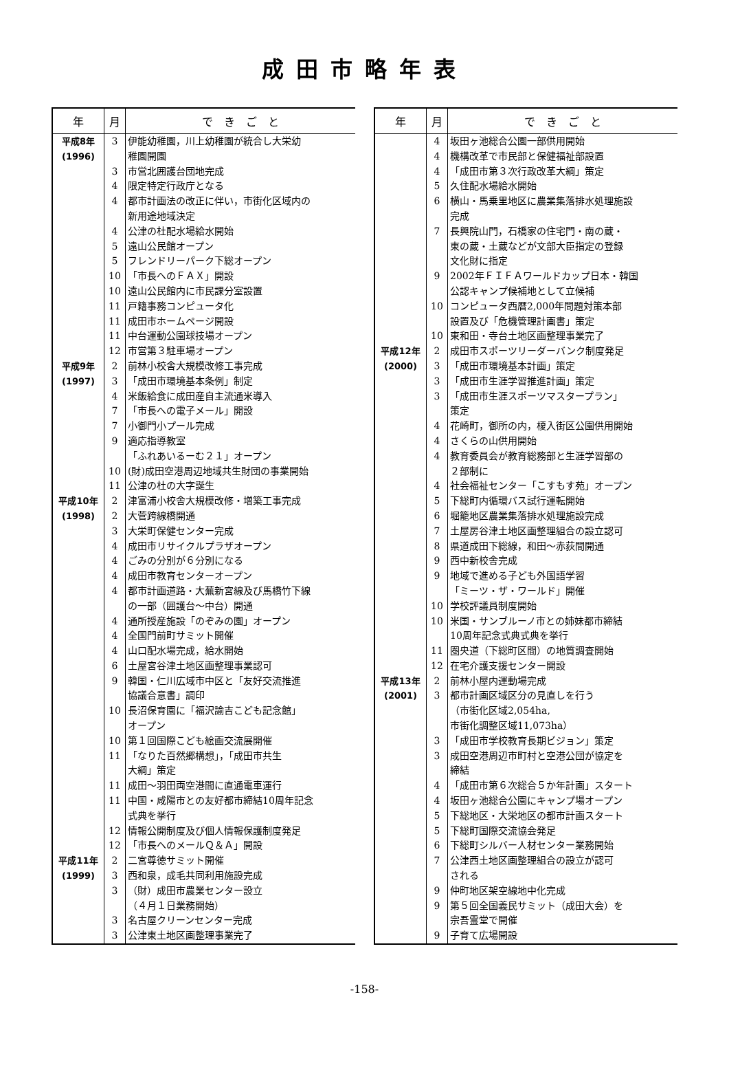成田市略年表
| 年 | 月 | で き ご と |
| --- | --- | --- |
| 平成8年 | 3 | 伊能幼稚園，川上幼稚園が統合し大栄幼 |
| (1996) | | 稚園開園 |
| | 3 | 市営北囲護台団地完成 |
| | 4 | 限定特定行政庁となる |
| | 4 | 都市計画法の改正に伴い，市街化区域内の |
| | | 新用途地域決定 |
| | 4 | 公津の杜配水場給水開始 |
| | 5 | 遠山公民館オープン |
| | 5 | フレンドリーパーク下総オープン |
| | 10 | 「市長へのＦＡＸ」開設 |
| | 10 | 遠山公民館内に市民課分室設置 |
| | 11 | 戸籍事務コンピュータ化 |
| | 11 | 成田市ホームページ開設 |
| | 11 | 中台運動公園球技場オープン |
| | 12 | 市営第３駐車場オープン |
| 平成9年 | 2 | 前林小校舎大規模改修工事完成 |
| (1997) | 3 | 「成田市環境基本条例」制定 |
| | 4 | 米飯給食に成田産自主流通米導入 |
| | 7 | 「市長への電子メール」開設 |
| | 7 | 小御門小プール完成 |
| | 9 | 適応指導教室 |
| | | 「ふれあいるーむ２１」オープン |
| | 10 | (財)成田空港周辺地域共生財団の事業開始 |
| | 11 | 公津の杜の大字誕生 |
| 平成10年 | 2 | 津富浦小校舎大規模改修・増築工事完成 |
| (1998) | 2 | 大菅跨線橋開通 |
| | 3 | 大栄町保健センター完成 |
| | 4 | 成田市リサイクルプラザオープン |
| | 4 | ごみの分別が６分別になる |
| | 4 | 成田市教育センターオープン |
| | 4 | 都市計画道路・大蕪新宮線及び馬橋竹下線 |
| | | の一部（囲護台～中台）開通 |
| | 4 | 通所授産施設「のぞみの園」オープン |
| | 4 | 全国門前町サミット開催 |
| | 4 | 山口配水場完成，給水開始 |
| | 6 | 土屋宮谷津土地区画整理事業認可 |
| | 9 | 韓国・仁川広域市中区と「友好交流推進 |
| | | 協議合意書」調印 |
| | 10 | 長沼保育園に「福沢諭吉こども記念館」 |
| | | オープン |
| | 10 | 第１回国際こども絵画交流展開催 |
| | 11 | 「なりた百然郷構想」，「成田市共生 |
| | | 大綱」策定 |
| | 11 | 成田～羽田両空港間に直通電車運行 |
| | 11 | 中国・咸陽市との友好都市締結10周年記念 |
| | | 式典を挙行 |
| | 12 | 情報公開制度及び個人情報保護制度発足 |
| | 12 | 「市長へのメールＱ＆Ａ」開設 |
| 平成11年 | 2 | 二宮尊徳サミット開催 |
| (1999) | 3 | 西和泉，成毛共同利用施設完成 |
| | 3 | （財）成田市農業センター設立 |
| | | （４月１日業務開始） |
| | 3 | 名古屋クリーンセンター完成 |
| | 3 | 公津東土地区画整理事業完了 |
| 年 | 月 | で き ご と |
| --- | --- | --- |
| | 4 | 坂田ヶ池総合公園一部供用開始 |
| | 4 | 機構改革で市民部と保健福祉部設置 |
| | 4 | 「成田市第３次行政改革大綱」策定 |
| | 5 | 久住配水場給水開始 |
| | 6 | 横山・馬乗里地区に農業集落排水処理施設 |
| | | 完成 |
| | 7 | 長興院山門，石橋家の住宅門・南の蔵・ |
| | | 東の蔵・土蔵などが文部大臣指定の登録 |
| | | 文化財に指定 |
| | 9 | 2002年ＦＩＦＡワールドカップ日本・韓国 |
| | | 公認キャンプ候補地として立候補 |
| | 10 | コンピュータ西暦2,000年問題対策本部 |
| | | 設置及び「危機管理計画書」策定 |
| | 10 | 東和田・寺台土地区画整理事業完了 |
| 平成12年 | 2 | 成田市スポーツリーダーバンク制度発足 |
| (2000) | 3 | 「成田市環境基本計画」策定 |
| | 3 | 「成田市生涯学習推進計画」策定 |
| | 3 | 「成田市生涯スポーツマスタープラン」 |
| | | 策定 |
| | 4 | 花崎町，御所の内，榎入街区公園供用開始 |
| | 4 | さくらの山供用開始 |
| | 4 | 教育委員会が教育総務部と生涯学習部の |
| | | ２部制に |
| | 4 | 社会福祉センター「こすもす苑」オープン |
| | 5 | 下総町内循環バス試行運転開始 |
| | 6 | 堀籠地区農業集落排水処理施設完成 |
| | 7 | 土屋房谷津土地区画整理組合の設立認可 |
| | 8 | 県道成田下総線，和田～赤荻間開通 |
| | 9 | 西中新校舎完成 |
| | 9 | 地域で進める子ども外国語学習 |
| | | 「ミーツ・ザ・ワールド」開催 |
| | 10 | 学校評議員制度開始 |
| | 10 | 米国・サンブルーノ市との姉妹都市締結 |
| | | 10周年記念式典式典を挙行 |
| | 11 | 圏央道（下総町区間）の地質調査開始 |
| | 12 | 在宅介護支援センター開設 |
| 平成13年 | 2 | 前林小屋内運動場完成 |
| (2001) | 3 | 都市計画区域区分の見直しを行う |
| | | （市街化区域2,054ha, |
| | | 市街化調整区域11,073ha） |
| | 3 | 「成田市学校教育長期ビジョン」策定 |
| | 3 | 成田空港周辺市町村と空港公団が協定を |
| | | 締結 |
| | 4 | 「成田市第６次総合５か年計画」スタート |
| | 4 | 坂田ヶ池総合公園にキャンプ場オープン |
| | 5 | 下総地区・大栄地区の都市計画スタート |
| | 5 | 下総町国際交流協会発足 |
| | 6 | 下総町シルバー人材センター業務開始 |
| | 7 | 公津西土地区画整理組合の設立が認可 |
| | | される |
| | 9 | 仲町地区架空線地中化完成 |
| | 9 | 第５回全国義民サミット（成田大会）を |
| | | 宗吾霊堂で開催 |
| | 9 | 子育て広場開設 |
-158-